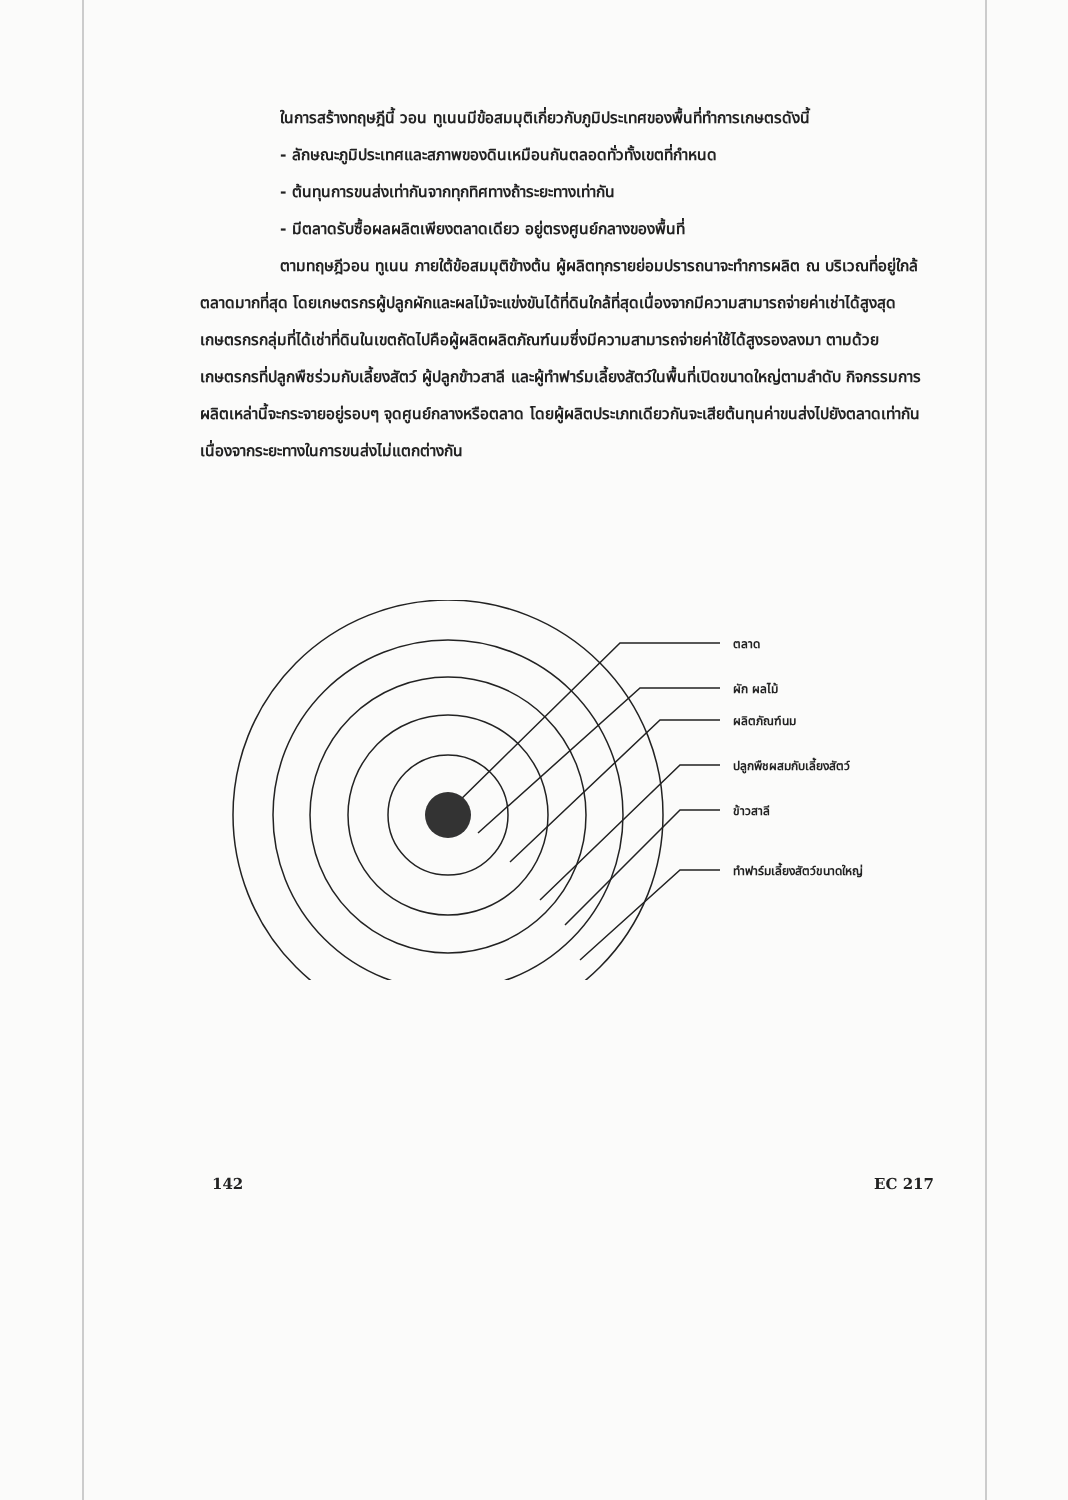ในการสร้างทฤษฎีนี้ วอน ทูเนนมีข้อสมมุติเกี่ยวกับภูมิประเทศของพื้นที่ทำการเกษตรดังนี้
- ลักษณะภูมิประเทศและสภาพของดินเหมือนกันตลอดทั่วทั้งเขตที่กำหนด
- ต้นทุนการขนส่งเท่ากันจากทุกทิศทางถ้าระยะทางเท่ากัน
- มีตลาดรับซื้อผลผลิตเพียงตลาดเดียว อยู่ตรงศูนย์กลางของพื้นที่
ตามทฤษฎีวอน ทูเนน ภายใต้ข้อสมมุติข้างต้น ผู้ผลิตทุกรายย่อมปรารถนาจะทำการผลิต ณ บริเวณที่อยู่ใกล้ตลาดมากที่สุด โดยเกษตรกรผู้ปลูกผักและผลไม้จะแข่งขันได้ที่ดินใกล้ที่สุดเนื่องจากมีความสามารถจ่ายค่าเช่าได้สูงสุด เกษตรกรกลุ่มที่ได้เช่าที่ดินในเขตถัดไปคือผู้ผลิตผลิตภัณฑ์นมซึ่งมีความสามารถจ่ายค่าใช้ได้สูงรองลงมา ตามด้วยเกษตรกรที่ปลูกพืชร่วมกับเลี้ยงสัตว์ ผู้ปลูกข้าวสาลี และผู้ทำฟาร์มเลี้ยงสัตว์ในพื้นที่เปิดขนาดใหญ่ตามลำดับ กิจกรรมการผลิตเหล่านี้จะกระจายอยู่รอบๆ จุดศูนย์กลางหรือตลาด โดยผู้ผลิตประเภทเดียวกันจะเสียต้นทุนค่าขนส่งไปยังตลาดเท่ากันเนื่องจากระยะทางในการขนส่งไม่แตกต่างกัน
ตลาด
ผัก ผลไม้
ผลิตภัณฑ์นม
ปลูกพืชผสมกับเลี้ยงสัตว์
ข้าวสาลี
ทำฟาร์มเลี้ยงสัตว์ขนาดใหญ่
142 EC 217